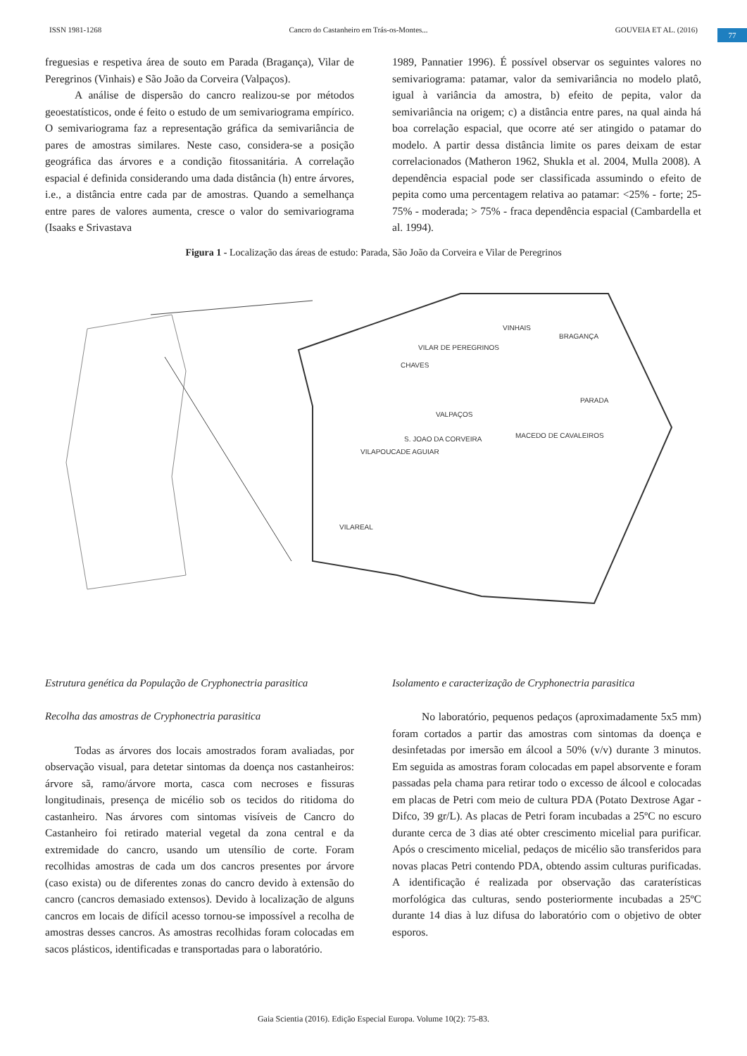ISSN 1981-1268 Cancro do Castanheiro em Trás-os-Montes... GOUVEIA ET AL. (2016)
77
freguesias e respetiva área de souto em Parada (Bragança), Vilar de Peregrinos (Vinhais) e São João da Corveira (Valpaços).
A análise de dispersão do cancro realizou-se por métodos geoestatísticos, onde é feito o estudo de um semivariograma empírico. O semivariograma faz a representação gráfica da semivariância de pares de amostras similares. Neste caso, considera-se a posição geográfica das árvores e a condição fitossanitária. A correlação espacial é definida considerando uma dada distância (h) entre árvores, i.e., a distância entre cada par de amostras. Quando a semelhança entre pares de valores aumenta, cresce o valor do semivariograma (Isaaks e Srivastava
1989, Pannatier 1996). É possível observar os seguintes valores no semivariograma: patamar, valor da semivariância no modelo platô, igual à variância da amostra, b) efeito de pepita, valor da semivariância na origem; c) a distância entre pares, na qual ainda há boa correlação espacial, que ocorre até ser atingido o patamar do modelo. A partir dessa distância limite os pares deixam de estar correlacionados (Matheron 1962, Shukla et al. 2004, Mulla 2008). A dependência espacial pode ser classificada assumindo o efeito de pepita como uma percentagem relativa ao patamar: <25% - forte; 25-75% - moderada; > 75% - fraca dependência espacial (Cambardella et al. 1994).
Figura 1 - Localização das áreas de estudo: Parada, São João da Corveira e Vilar de Peregrinos
VINHAIS
BRAGANÇA
VILAR DE PEREGRINOS
CHAVES
VALPAÇOS
PARADA
S. JOAO DA CORVEIRA
MACEDO DE CAVALEIROS
VILAPOUCADE AGUIAR
VILAREAL
Estrutura genética da População de Cryphonectria parasitica
Recolha das amostras de Cryphonectria parasitica
Todas as árvores dos locais amostrados foram avaliadas, por observação visual, para detetar sintomas da doença nos castanheiros: árvore sã, ramo/árvore morta, casca com necroses e fissuras longitudinais, presença de micélio sob os tecidos do ritidoma do castanheiro. Nas árvores com sintomas visíveis de Cancro do Castanheiro foi retirado material vegetal da zona central e da extremidade do cancro, usando um utensílio de corte. Foram recolhidas amostras de cada um dos cancros presentes por árvore (caso exista) ou de diferentes zonas do cancro devido à extensão do cancro (cancros demasiado extensos). Devido à localização de alguns cancros em locais de difícil acesso tornou-se impossível a recolha de amostras desses cancros. As amostras recolhidas foram colocadas em sacos plásticos, identificadas e transportadas para o laboratório.
Isolamento e caracterização de Cryphonectria parasitica
No laboratório, pequenos pedaços (aproximadamente 5x5 mm) foram cortados a partir das amostras com sintomas da doença e desinfetadas por imersão em álcool a 50% (v/v) durante 3 minutos. Em seguida as amostras foram colocadas em papel absorvente e foram passadas pela chama para retirar todo o excesso de álcool e colocadas em placas de Petri com meio de cultura PDA (Potato Dextrose Agar - Difco, 39 gr/L). As placas de Petri foram incubadas a 25ºC no escuro durante cerca de 3 dias até obter crescimento micelial para purificar. Após o crescimento micelial, pedaços de micélio são transferidos para novas placas Petri contendo PDA, obtendo assim culturas purificadas. A identificação é realizada por observação das caraterísticas morfológica das culturas, sendo posteriormente incubadas a 25ºC durante 14 dias à luz difusa do laboratório com o objetivo de obter esporos.
Gaia Scientia (2016). Edição Especial Europa. Volume 10(2): 75-83.